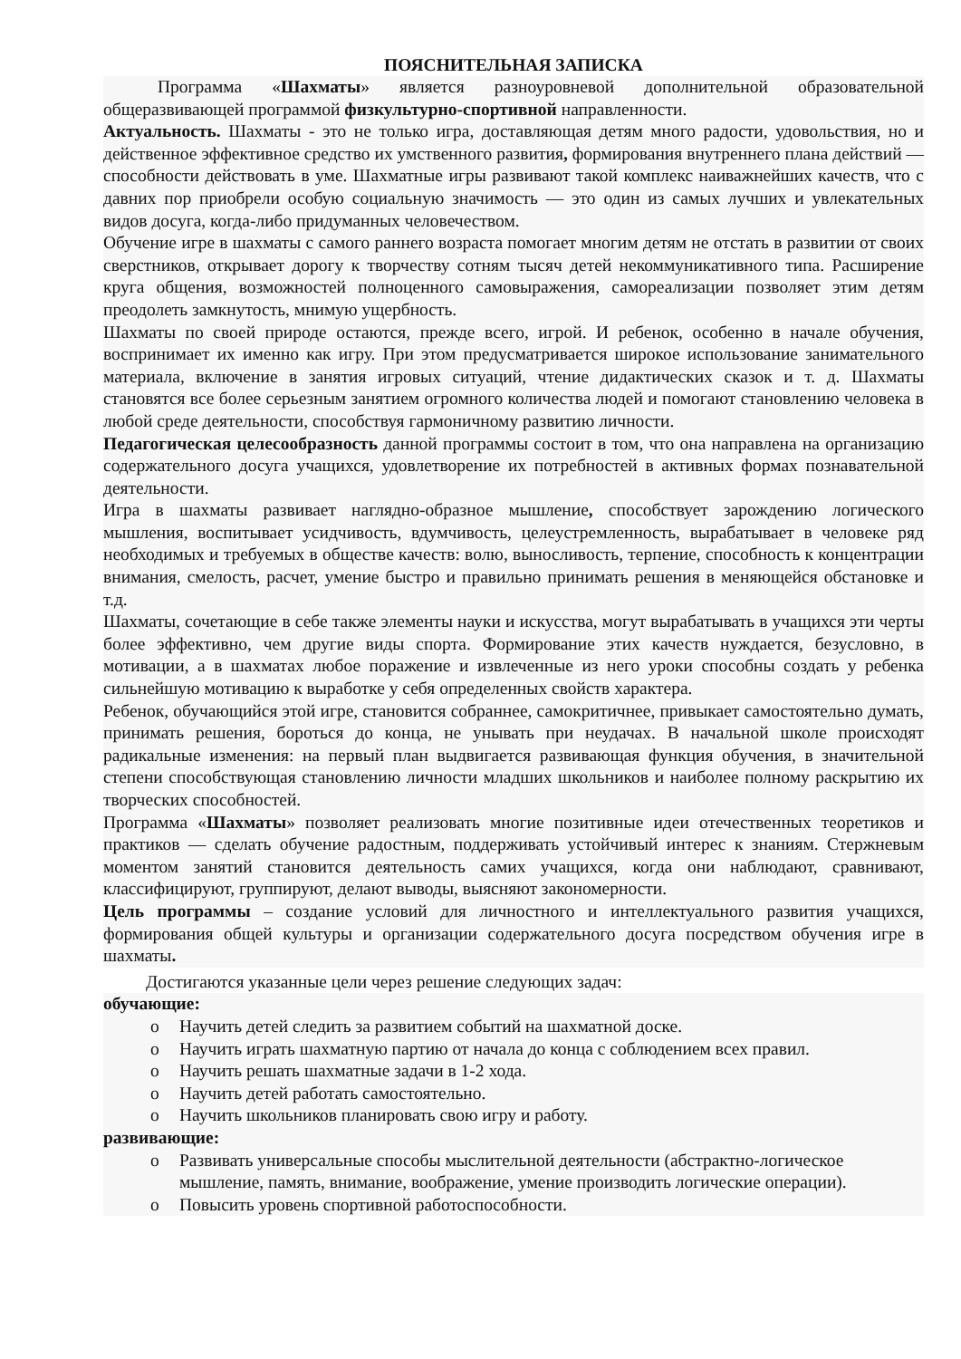ПОЯСНИТЕЛЬНАЯ ЗАПИСКА
Программа «Шахматы» является разноуровневой дополнительной образовательной общеразвивающей программой физкультурно-спортивной направленности.
Актуальность. Шахматы - это не только игра, доставляющая детям много радости, удовольствия, но и действенное эффективное средство их умственного развития, формирования внутреннего плана действий — способности действовать в уме. Шахматные игры развивают такой комплекс наиважнейших качеств, что с давних пор приобрели особую социальную значимость — это один из самых лучших и увлекательных видов досуга, когда-либо придуманных человечеством.
Обучение игре в шахматы с самого раннего возраста помогает многим детям не отстать в развитии от своих сверстников, открывает дорогу к творчеству сотням тысяч детей некоммуникативного типа. Расширение круга общения, возможностей полноценного самовыражения, самореализации позволяет этим детям преодолеть замкнутость, мнимую ущербность.
Шахматы по своей природе остаются, прежде всего, игрой. И ребенок, особенно в начале обучения, воспринимает их именно как игру. При этом предусматривается широкое использование занимательного материала, включение в занятия игровых ситуаций, чтение дидактических сказок и т. д. Шахматы становятся все более серьезным занятием огромного количества людей и помогают становлению человека в любой среде деятельности, способствуя гармоничному развитию личности.
Педагогическая целесообразность данной программы состоит в том, что она направлена на организацию содержательного досуга учащихся, удовлетворение их потребностей в активных формах познавательной деятельности.
Игра в шахматы развивает наглядно-образное мышление, способствует зарождению логического мышления, воспитывает усидчивость, вдумчивость, целеустремленность, вырабатывает в человеке ряд необходимых и требуемых в обществе качеств: волю, выносливость, терпение, способность к концентрации внимания, смелость, расчет, умение быстро и правильно принимать решения в меняющейся обстановке и т.д.
Шахматы, сочетающие в себе также элементы науки и искусства, могут вырабатывать в учащихся эти черты более эффективно, чем другие виды спорта. Формирование этих качеств нуждается, безусловно, в мотивации, а в шахматах любое поражение и извлеченные из него уроки способны создать у ребенка сильнейшую мотивацию к выработке у себя определенных свойств характера.
Ребенок, обучающийся этой игре, становится собраннее, самокритичнее, привыкает самостоятельно думать, принимать решения, бороться до конца, не унывать при неудачах. В начальной школе происходят радикальные изменения: на первый план выдвигается развивающая функция обучения, в значительной степени способствующая становлению личности младших школьников и наиболее полному раскрытию их творческих способностей.
Программа «Шахматы» позволяет реализовать многие позитивные идеи отечественных теоретиков и практиков — сделать обучение радостным, поддерживать устойчивый интерес к знаниям. Стержневым моментом занятий становится деятельность самих учащихся, когда они наблюдают, сравнивают, классифицируют, группируют, делают выводы, выясняют закономерности.
Цель программы – создание условий для личностного и интеллектуального развития учащихся, формирования общей культуры и организации содержательного досуга посредством обучения игре в шахматы.
Достигаются указанные цели через решение следующих задач:
обучающие:
o Научить детей следить за развитием событий на шахматной доске.
o Научить играть шахматную партию от начала до конца с соблюдением всех правил.
o Научить решать шахматные задачи в 1-2 хода.
o Научить детей работать самостоятельно.
o Научить школьников планировать свою игру и работу.
развивающие:
o Развивать универсальные способы мыслительной деятельности (абстрактно-логическое мышление, память, внимание, воображение, умение производить логические операции).
o Повысить уровень спортивной работоспособности.